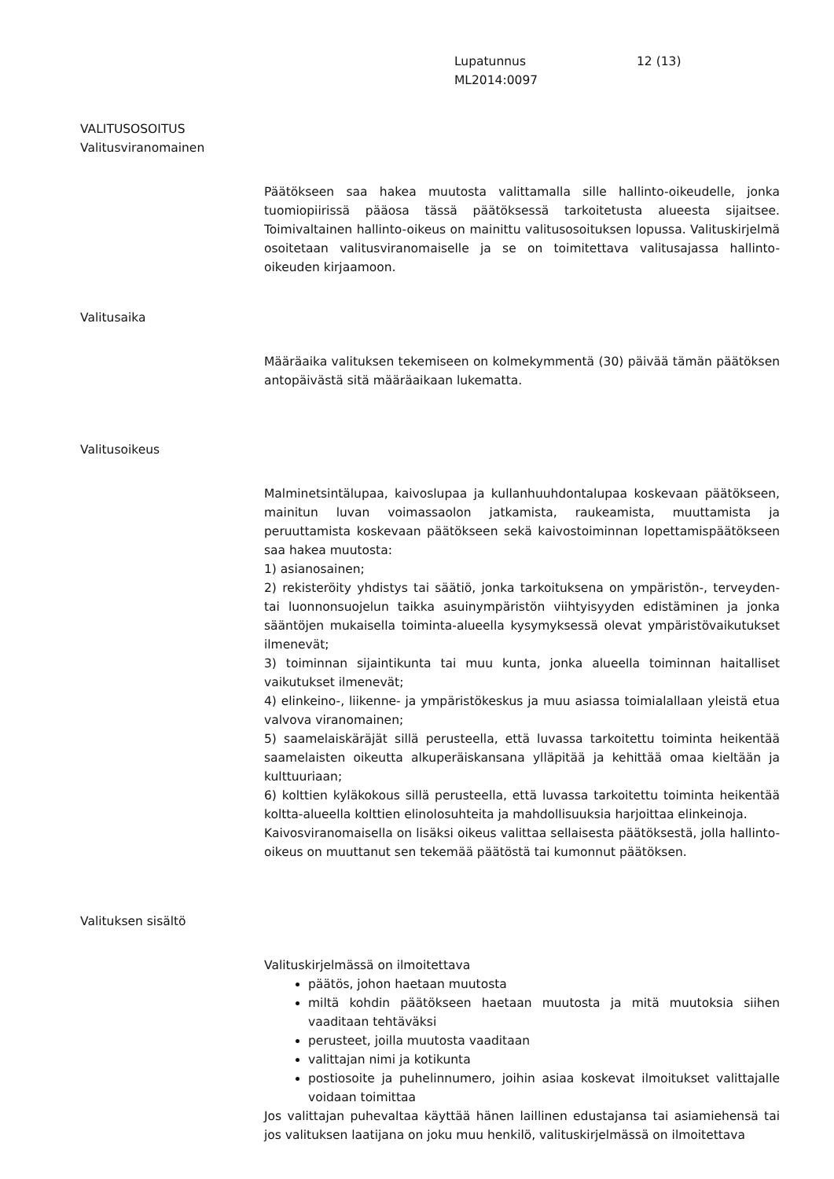Lupatunnus
ML2014:0097
12 (13)
VALITUSOSOITUS
Valitusviranomainen
Päätökseen saa hakea muutosta valittamalla sille hallinto-oikeudelle, jonka tuomiopiirissä pääosa tässä päätöksessä tarkoitetusta alueesta sijaitsee. Toimivaltainen hallinto-oikeus on mainittu valitusosoituksen lopussa. Valituskirjelmä osoitetaan valitusviranomaiselle ja se on toimitettava valitusajassa hallinto-oikeuden kirjaamoon.
Valitusaika
Määräaika valituksen tekemiseen on kolmekymmentä (30) päivää tämän päätöksen antopäivästä sitä määräaikaan lukematta.
Valitusoikeus
Malminetsintälupaa, kaivoslupaa ja kullanhuuhdontalupaa koskevaan päätökseen, mainitun luvan voimassaolon jatkamista, raukeamista, muuttamista ja peruuttamista koskevaan päätökseen sekä kaivostoiminnan lopettamispäätökseen saa hakea muutosta:
1) asianosainen;
2) rekisteröity yhdistys tai säätiö, jonka tarkoituksena on ympäristön-, terveyden- tai luonnonsuojelun taikka asuinympäristön viihtyisyyden edistäminen ja jonka sääntöjen mukaisella toiminta-alueella kysymyksessä olevat ympäristövaikutukset ilmenevät;
3) toiminnan sijaintikunta tai muu kunta, jonka alueella toiminnan haitalliset vaikutukset ilmenevät;
4) elinkeino-, liikenne- ja ympäristökeskus ja muu asiassa toimialallaan yleistä etua valvova viranomainen;
5) saamelaiskäräjät sillä perusteella, että luvassa tarkoitettu toiminta heikentää saamelaisten oikeutta alkuperäiskansana ylläpitää ja kehittää omaa kieltään ja kulttuuriaan;
6) kolttien kyläkokous sillä perusteella, että luvassa tarkoitettu toiminta heikentää koltta-alueella kolttien elinolosuhteita ja mahdollisuuksia harjoittaa elinkeinoja.
Kaivosviranomaisella on lisäksi oikeus valittaa sellaisesta päätöksestä, jolla hallinto-oikeus on muuttanut sen tekemää päätöstä tai kumonnut päätöksen.
Valituksen sisältö
Valituskirjelmässä on ilmoitettava
päätös, johon haetaan muutosta
miltä kohdin päätökseen haetaan muutosta ja mitä muutoksia siihen vaaditaan tehtäväksi
perusteet, joilla muutosta vaaditaan
valittajan nimi ja kotikunta
postiosoite ja puhelinnumero, joihin asiaa koskevat ilmoitukset valittajalle voidaan toimittaa
Jos valittajan puhevaltaa käyttää hänen laillinen edustajansa tai asiamiehensä tai jos valituksen laatijana on joku muu henkilö, valituskirjelmässä on ilmoitettava